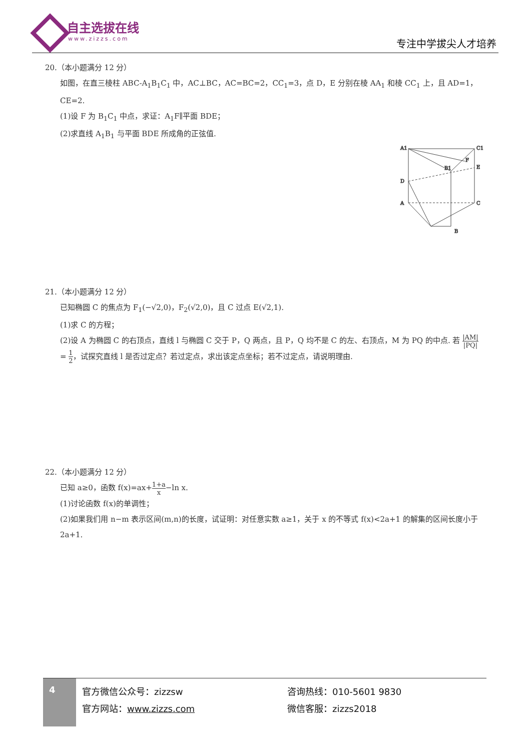自主选拔在线
www.zizzs.com
专注中学拔尖人才培养
20.（本小题满分 12 分）
如图，在直三棱柱 ABC-A<sub>1</sub>B<sub>1</sub>C<sub>1</sub> 中，AC⊥BC，AC=BC=2，CC<sub>1</sub>=3，点 D，E 分别在棱 AA<sub>1</sub> 和棱 CC<sub>1</sub> 上，且 AD=1，CE=2.
(1)设 F 为 B<sub>1</sub>C<sub>1</sub> 中点，求证：A<sub>1</sub>F∥平面 BDE；
(2)求直线 A<sub>1</sub>B<sub>1</sub> 与平面 BDE 所成角的正弦值.
A1
C1
B1
F
E
D
A
C
B
21.（本小题满分 12 分）
已知椭圆 C 的焦点为 F<sub>1</sub>(−√2,0)，F<sub>2</sub>(√2,0)，且 C 过点 E(√2,1).
(1)求 C 的方程；
(2)设 A 为椭圆 C 的右顶点，直线 l 与椭圆 C 交于 P，Q 两点，且 P，Q 均不是 C 的左、右顶点，M 为 PQ 的中点. 若 |AM| |PQ| = 1 2，试探究直线 l 是否过定点？若过定点，求出该定点坐标；若不过定点，请说明理由.
22.（本小题满分 12 分）
已知 a≥0，函数 f(x)=ax+1+a x−ln x.
(1)讨论函数 f(x)的单调性；
(2)如果我们用 n−m 表示区间(m,n)的长度，试证明：对任意实数 a≥1，关于 x 的不等式 f(x)<2a+1 的解集的区间长度小于 2a+1.
4
官方微信公众号：zizzsw
官方网站：www.zizzs.com
咨询热线：010-5601 9830
微信客服：zizzs2018